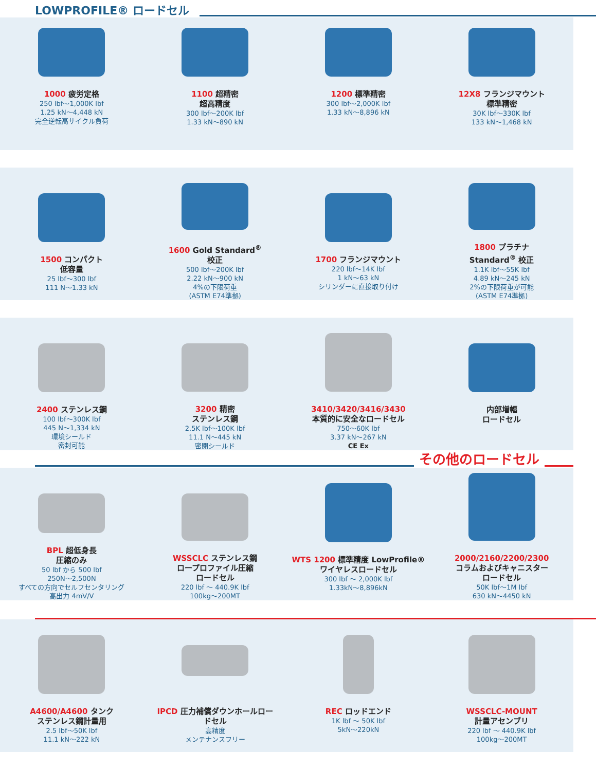LOWPROFILE® ロードセル
1000 疲労定格
250 lbf～1,000K lbf
1.25 kN～4,448 kN
完全逆転高サイクル負荷
1100 超精密
超高精度
300 lbf～200K lbf
1.33 kN～890 kN
1200 標準精密
300 lbf～2,000K lbf
1.33 kN～8,896 kN
12X8 フランジマウント
標準精密
30K lbf～330K lbf
133 kN～1,468 kN
1500 コンパクト
低容量
25 lbf～300 lbf
111 N～1.33 kN
1600 Gold Standard<sup>®</sup>
校正
500 lbf～200K lbf
2.22 kN～900 kN
4%の下限荷重
(ASTM E74準拠)
1700 フランジマウント
220 lbf～14K lbf
1 kN～63 kN
シリンダーに直接取り付け
1800 プラチナ
Standard<sup>®</sup> 校正
1.1K lbf～55K lbf
4.89 kN～245 kN
2%の下限荷重が可能
(ASTM E74準拠)
2400 ステンレス鋼
100 lbf～300K lbf
445 N～1,334 kN
環境シールド
密封可能
3200 精密
ステンレス鋼
2.5K lbf～100K lbf
11.1 N～445 kN
密閉シールド
3410/3420/3416/3430
本質的に安全なロードセル
750～60K lbf
3.37 kN～267 kN
CE Ex
内部増幅
ロードセル
その他のロードセル
BPL 超低身長
圧縮のみ
50 lbf から 500 lbf
250N～2,500N
すべての方向でセルフセンタリング
高出力 4mV/V
WSSCLC ステンレス鋼
ロープロファイル圧縮
ロードセル
220 lbf ～ 440.9K lbf
100kg～200MT
WTS 1200 標準精度 LowProfile®
ワイヤレスロードセル
300 lbf ～ 2,000K lbf
1.33kN～8,896kN
2000/2160/2200/2300
コラムおよびキャニスター
ロードセル
50K lbf～1M lbf
630 kN～4450 kN
A4600/A4600 タンク
ステンレス鋼計量用
2.5 lbf～50K lbf
11.1 kN～222 kN
IPCD 圧力補償ダウンホールロー
ドセル
高精度
メンテナンスフリー
REC ロッドエンド
1K lbf ～ 50K lbf
5kN～220kN
WSSCLC-MOUNT
計量アセンブリ
220 lbf ～ 440.9K lbf
100kg～200MT